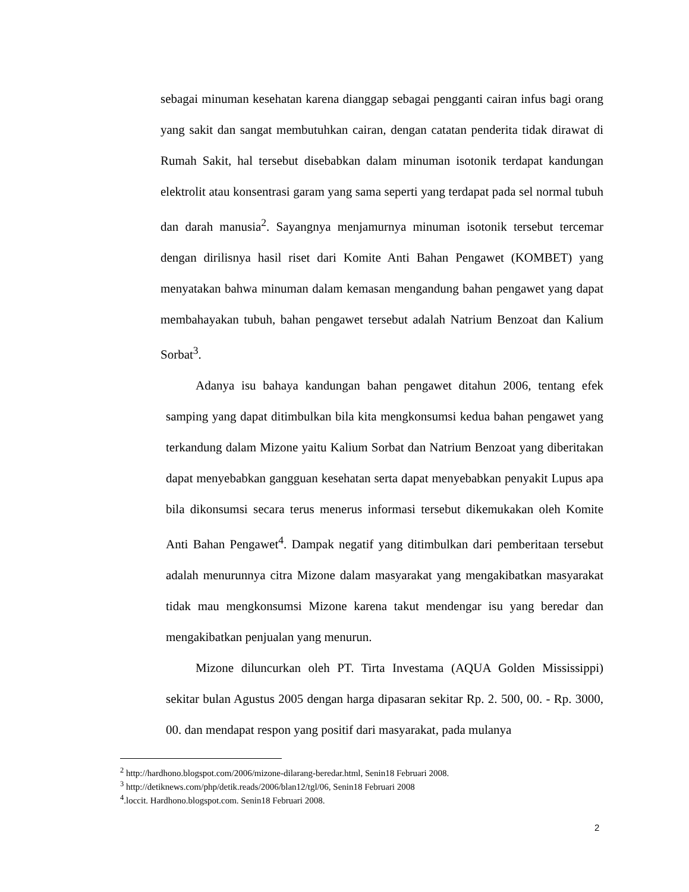sebagai minuman kesehatan karena dianggap sebagai pengganti cairan infus bagi orang yang sakit dan sangat membutuhkan cairan, dengan catatan penderita tidak dirawat di Rumah Sakit, hal tersebut disebabkan dalam minuman isotonik terdapat kandungan elektrolit atau konsentrasi garam yang sama seperti yang terdapat pada sel normal tubuh dan darah manusia<sup>2</sup>. Sayangnya menjamurnya minuman isotonik tersebut tercemar dengan dirilisnya hasil riset dari Komite Anti Bahan Pengawet (KOMBET) yang menyatakan bahwa minuman dalam kemasan mengandung bahan pengawet yang dapat membahayakan tubuh, bahan pengawet tersebut adalah Natrium Benzoat dan Kalium Sorbat<sup>3</sup>.
Adanya isu bahaya kandungan bahan pengawet ditahun 2006, tentang efek samping yang dapat ditimbulkan bila kita mengkonsumsi kedua bahan pengawet yang terkandung dalam Mizone yaitu Kalium Sorbat dan Natrium Benzoat yang diberitakan dapat menyebabkan gangguan kesehatan serta dapat menyebabkan penyakit Lupus apa bila dikonsumsi secara terus menerus informasi tersebut dikemukakan oleh Komite Anti Bahan Pengawet<sup>4</sup>. Dampak negatif yang ditimbulkan dari pemberitaan tersebut adalah menurunnya citra Mizone dalam masyarakat yang mengakibatkan masyarakat tidak mau mengkonsumsi Mizone karena takut mendengar isu yang beredar dan mengakibatkan penjualan yang menurun.
Mizone diluncurkan oleh PT. Tirta Investama (AQUA Golden Mississippi) sekitar bulan Agustus 2005 dengan harga dipasaran sekitar Rp. 2. 500, 00. - Rp. 3000, 00. dan mendapat respon yang positif dari masyarakat, pada mulanya
<sup>2</sup> http://hardhono.blogspot.com/2006/mizone-dilarang-beredar.html, Senin18 Februari 2008.
<sup>3</sup> http://detiknews.com/php/detik.reads/2006/blan12/tgl/06, Senin18 Februari 2008
<sup>4</sup>.loccit. Hardhono.blogspot.com. Senin18 Februari 2008.
2